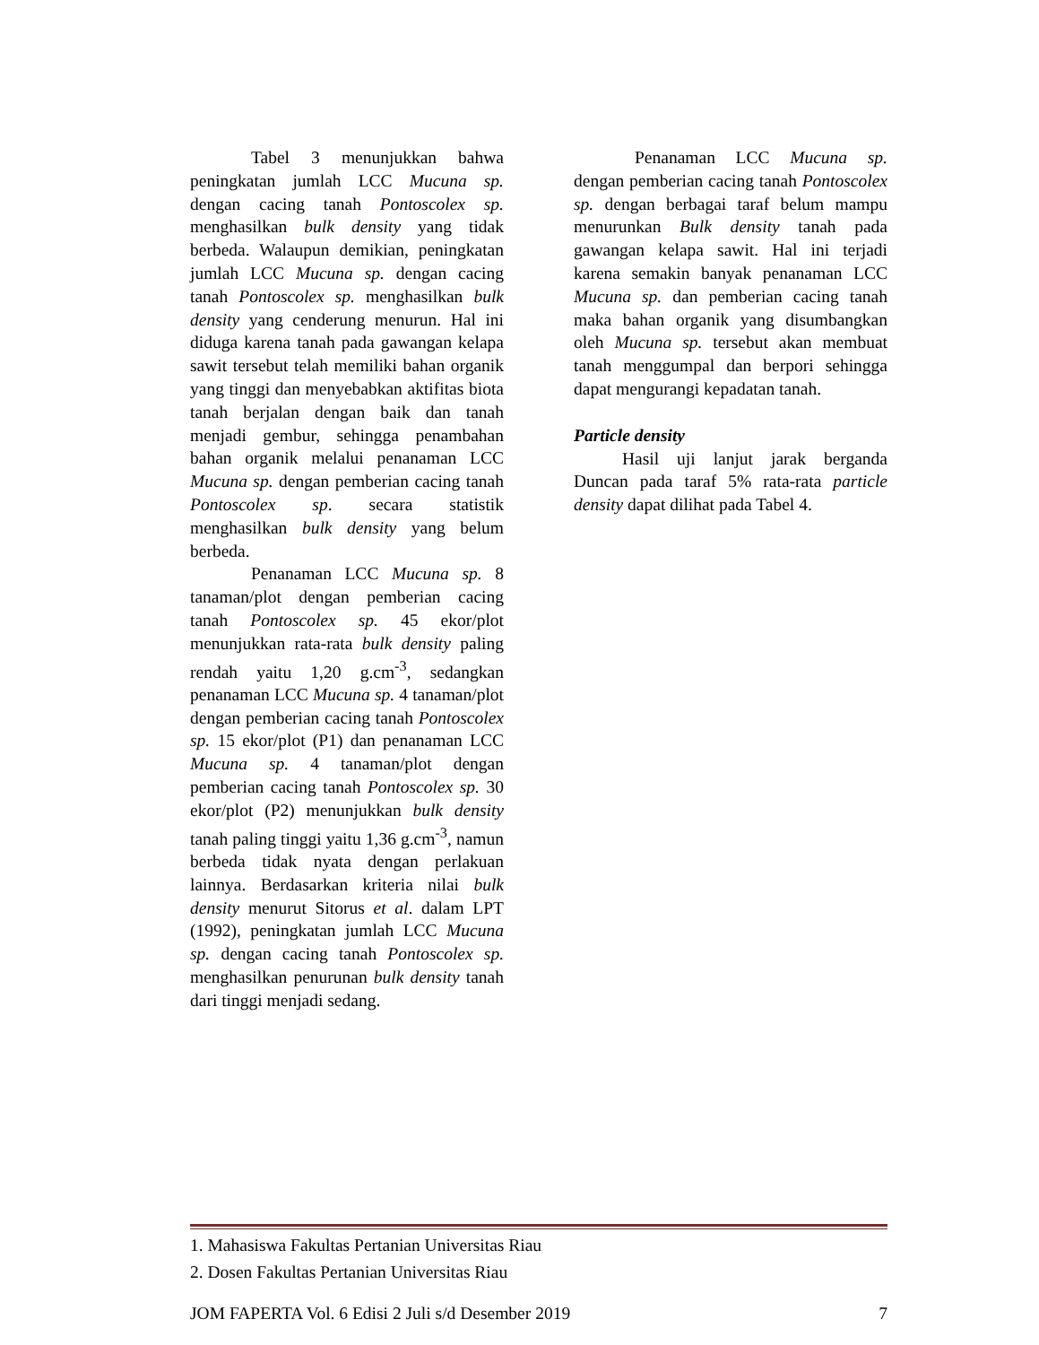Tabel 3 menunjukkan bahwa peningkatan jumlah LCC Mucuna sp. dengan cacing tanah Pontoscolex sp. menghasilkan bulk density yang tidak berbeda. Walaupun demikian, peningkatan jumlah LCC Mucuna sp. dengan cacing tanah Pontoscolex sp. menghasilkan bulk density yang cenderung menurun. Hal ini diduga karena tanah pada gawangan kelapa sawit tersebut telah memiliki bahan organik yang tinggi dan menyebabkan aktifitas biota tanah berjalan dengan baik dan tanah menjadi gembur, sehingga penambahan bahan organik melalui penanaman LCC Mucuna sp. dengan pemberian cacing tanah Pontoscolex sp. secara statistik menghasilkan bulk density yang belum berbeda.
Penanaman LCC Mucuna sp. 8 tanaman/plot dengan pemberian cacing tanah Pontoscolex sp. 45 ekor/plot menunjukkan rata-rata bulk density paling rendah yaitu 1,20 g.cm<sup>-3</sup>, sedangkan penanaman LCC Mucuna sp. 4 tanaman/plot dengan pemberian cacing tanah Pontoscolex sp. 15 ekor/plot (P1) dan penanaman LCC Mucuna sp. 4 tanaman/plot dengan pemberian cacing tanah Pontoscolex sp. 30 ekor/plot (P2) menunjukkan bulk density tanah paling tinggi yaitu 1,36 g.cm<sup>-3</sup>, namun berbeda tidak nyata dengan perlakuan lainnya. Berdasarkan kriteria nilai bulk density menurut Sitorus et al. dalam LPT (1992), peningkatan jumlah LCC Mucuna sp. dengan cacing tanah Pontoscolex sp. menghasilkan penurunan bulk density tanah dari tinggi menjadi sedang.
Penanaman LCC Mucuna sp. dengan pemberian cacing tanah Pontoscolex sp. dengan berbagai taraf belum mampu menurunkan Bulk density tanah pada gawangan kelapa sawit. Hal ini terjadi karena semakin banyak penanaman LCC Mucuna sp. dan pemberian cacing tanah maka bahan organik yang disumbangkan oleh Mucuna sp. tersebut akan membuat tanah menggumpal dan berpori sehingga dapat mengurangi kepadatan tanah.
Particle density
Hasil uji lanjut jarak berganda Duncan pada taraf 5% rata-rata particle density dapat dilihat pada Tabel 4.
1. Mahasiswa Fakultas Pertanian Universitas Riau
2. Dosen Fakultas Pertanian Universitas Riau
JOM FAPERTA Vol. 6 Edisi 2 Juli s/d Desember 2019 7